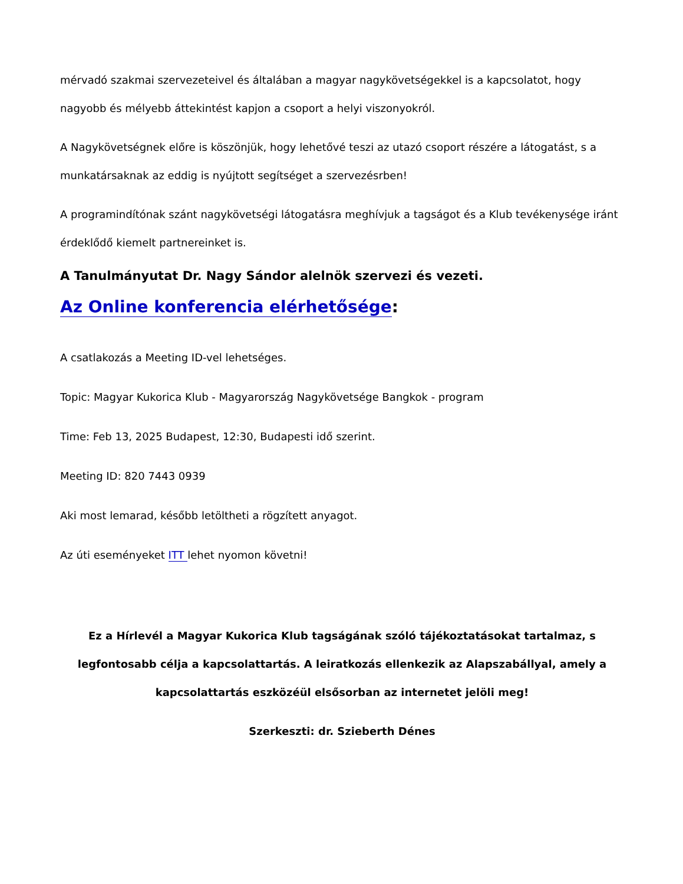mérvadó szakmai szervezeteivel és általában a magyar nagykövetségekkel is a kapcsolatot, hogy nagyobb és mélyebb áttekintést kapjon a csoport a helyi viszonyokról.
A Nagykövetségnek előre is köszönjük, hogy lehetővé teszi az utazó csoport részére a látogatást, s a munkatársaknak az eddig is nyújtott segítséget a szervezésrben!
A programindítónak szánt nagykövetségi látogatásra meghívjuk a tagságot és a Klub tevékenysége iránt érdeklődő kiemelt partnereinket is.
A Tanulmányutat Dr. Nagy Sándor alelnök szervezi és vezeti.
Az Online konferencia elérhetősége:
A csatlakozás a Meeting ID-vel lehetséges.
Topic: Magyar Kukorica Klub - Magyarország Nagykövetsége Bangkok - program
Time: Feb 13, 2025 Budapest, 12:30, Budapesti idő szerint.
Meeting ID: 820 7443 0939
Aki most lemarad, később letöltheti a rögzített anyagot.
Az úti eseményeket ITT lehet nyomon követni!
Ez a Hírlevél a Magyar Kukorica Klub tagságának szóló tájékoztatásokat tartalmaz, s legfontosabb célja a kapcsolattartás. A leiratkozás ellenkezik az Alapszabállyal, amely a kapcsolattartás eszközéül elsősorban az internetet jelöli meg!
Szerkeszti: dr. Szieberth Dénes